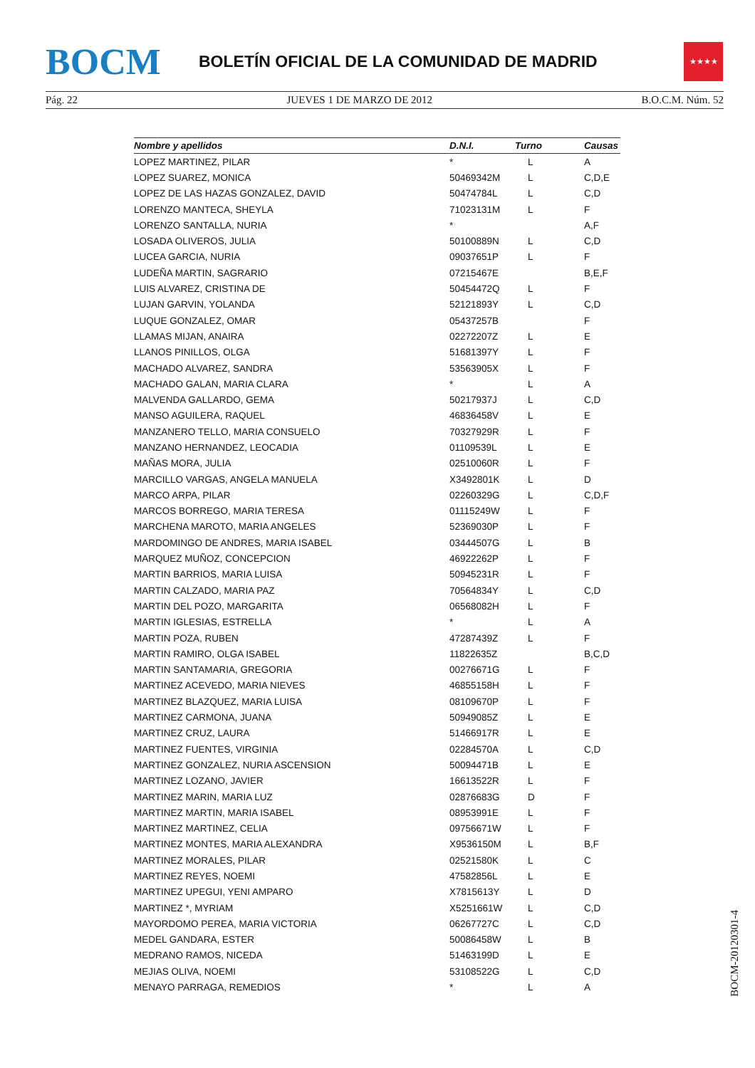BOCM
BOLETÍN OFICIAL DE LA COMUNIDAD DE MADRID
★★★★
Pág. 22 JUEVES 1 DE MARZO DE 2012 B.O.C.M. Núm. 52
| Nombre y apellidos | D.N.I. | Turno | Causas |
| --- | --- | --- | --- |
| LOPEZ MARTINEZ, PILAR | * | L | A |
| LOPEZ SUAREZ, MONICA | 50469342M | L | C,D,E |
| LOPEZ DE LAS HAZAS GONZALEZ, DAVID | 50474784L | L | C,D |
| LORENZO MANTECA, SHEYLA | 71023131M | L | F |
| LORENZO SANTALLA, NURIA | * | | A,F |
| LOSADA OLIVEROS, JULIA | 50100889N | L | C,D |
| LUCEA GARCIA, NURIA | 09037651P | L | F |
| LUDEÑA MARTIN, SAGRARIO | 07215467E | | B,E,F |
| LUIS ALVAREZ, CRISTINA DE | 50454472Q | L | F |
| LUJAN GARVIN, YOLANDA | 52121893Y | L | C,D |
| LUQUE GONZALEZ, OMAR | 05437257B | | F |
| LLAMAS MIJAN, ANAIRA | 02272207Z | L | E |
| LLANOS PINILLOS, OLGA | 51681397Y | L | F |
| MACHADO ALVAREZ, SANDRA | 53563905X | L | F |
| MACHADO GALAN, MARIA CLARA | * | L | A |
| MALVENDA GALLARDO, GEMA | 50217937J | L | C,D |
| MANSO AGUILERA, RAQUEL | 46836458V | L | E |
| MANZANERO TELLO, MARIA CONSUELO | 70327929R | L | F |
| MANZANO HERNANDEZ, LEOCADIA | 01109539L | L | E |
| MAÑAS MORA, JULIA | 02510060R | L | F |
| MARCILLO VARGAS, ANGELA MANUELA | X3492801K | L | D |
| MARCO ARPA, PILAR | 02260329G | L | C,D,F |
| MARCOS BORREGO, MARIA TERESA | 01115249W | L | F |
| MARCHENA MAROTO, MARIA ANGELES | 52369030P | L | F |
| MARDOMINGO DE ANDRES, MARIA ISABEL | 03444507G | L | B |
| MARQUEZ MUÑOZ, CONCEPCION | 46922262P | L | F |
| MARTIN BARRIOS, MARIA LUISA | 50945231R | L | F |
| MARTIN CALZADO, MARIA PAZ | 70564834Y | L | C,D |
| MARTIN DEL POZO, MARGARITA | 06568082H | L | F |
| MARTIN IGLESIAS, ESTRELLA | * | L | A |
| MARTIN POZA, RUBEN | 47287439Z | L | F |
| MARTIN RAMIRO, OLGA ISABEL | 11822635Z | | B,C,D |
| MARTIN SANTAMARIA, GREGORIA | 00276671G | L | F |
| MARTINEZ ACEVEDO, MARIA NIEVES | 46855158H | L | F |
| MARTINEZ BLAZQUEZ, MARIA LUISA | 08109670P | L | F |
| MARTINEZ CARMONA, JUANA | 50949085Z | L | E |
| MARTINEZ CRUZ, LAURA | 51466917R | L | E |
| MARTINEZ FUENTES, VIRGINIA | 02284570A | L | C,D |
| MARTINEZ GONZALEZ, NURIA ASCENSION | 50094471B | L | E |
| MARTINEZ LOZANO, JAVIER | 16613522R | L | F |
| MARTINEZ MARIN, MARIA LUZ | 02876683G | D | F |
| MARTINEZ MARTIN, MARIA ISABEL | 08953991E | L | F |
| MARTINEZ MARTINEZ, CELIA | 09756671W | L | F |
| MARTINEZ MONTES, MARIA ALEXANDRA | X9536150M | L | B,F |
| MARTINEZ MORALES, PILAR | 02521580K | L | C |
| MARTINEZ REYES, NOEMI | 47582856L | L | E |
| MARTINEZ UPEGUI, YENI AMPARO | X7815613Y | L | D |
| MARTINEZ *, MYRIAM | X5251661W | L | C,D |
| MAYORDOMO PEREA, MARIA VICTORIA | 06267727C | L | C,D |
| MEDEL GANDARA, ESTER | 50086458W | L | B |
| MEDRANO RAMOS, NICEDA | 51463199D | L | E |
| MEJIAS OLIVA, NOEMI | 53108522G | L | C,D |
| MENAYO PARRAGA, REMEDIOS | * | L | A |
BOCM-20120301-4